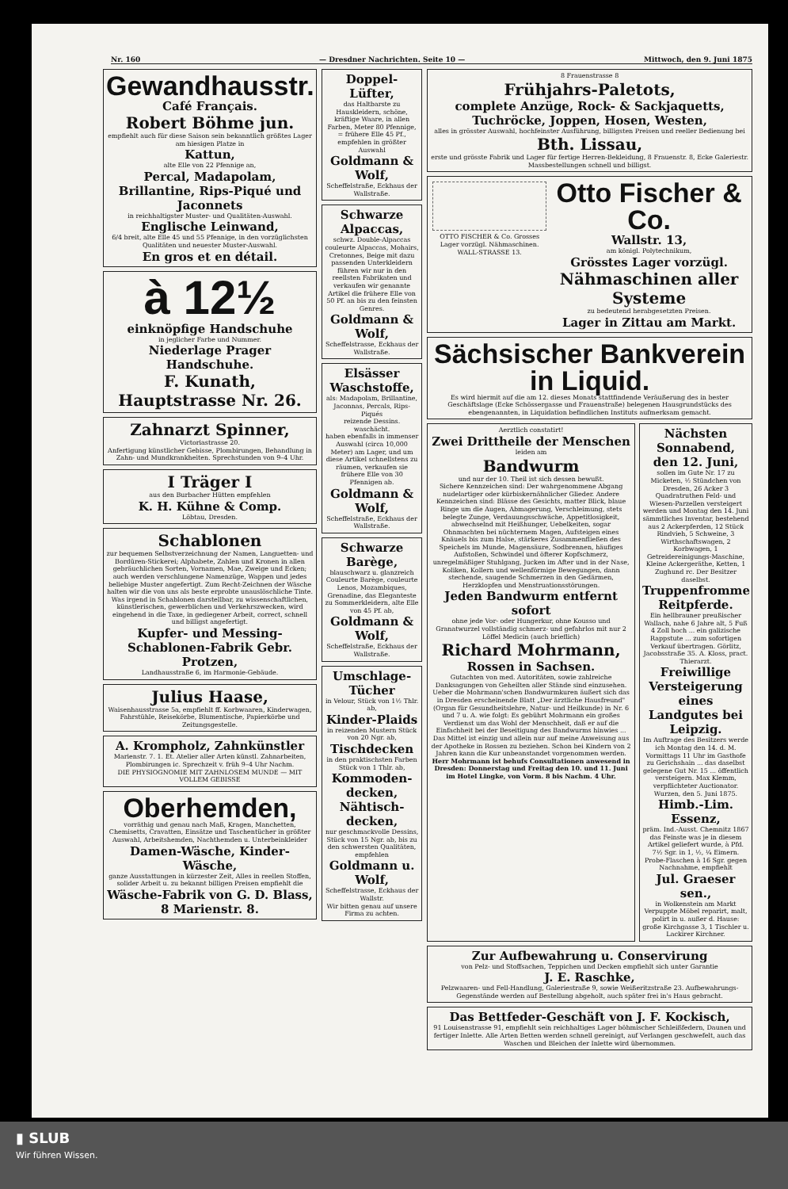Nr. 160 — Dresdner Nachrichten. Seite 10 — Mittwoch, den 9. Juni 1875
Gewandhausstr.
Café Français.
Robert Böhme jun.
empfiehlt auch für diese Saison sein bekanntlich größtes Lager am hiesigen Platze in
Kattun,
alte Elle von 22 Pfennige an,
Percal, Madapolam, Brillantine, Rips-Piqué und Jaconnets
in reichhaltigster Muster- und Qualitäten-Auswahl.
Englische Leinwand,
6/4 breit, alte Elle 45 und 55 Pfennige, in den vorzüglichsten Qualitäten und neuester Muster-Auswahl.
En gros et en détail.
à 12½
einknöpfige Handschuhe
in jeglicher Farbe und Nummer.
Niederlage Prager Handschuhe.
F. Kunath, Hauptstrasse Nr. 26.
Zahnarzt Spinner,
Victoriastrasse 20.
Anfertigung künstlicher Gebisse, Plombirungen, Behandlung in Zahn- und Mundkrankheiten. Sprechstunden von 9–4 Uhr.
I Träger I
aus den Burbacher Hütten empfehlen
K. H. Kühne & Comp.
Löbtau, Dresden.
Schablonen
zur bequemen Selbstverzeichnung der Namen, Languetten- und Bordüren-Stickerei; Alphabete, Zahlen und Kronen in allen gebräuchlichen Sorten, Vornamen, Mae, Zweige und Ecken; auch werden verschlungene Namenzüge, Wappen und jedes beliebige Muster angefertigt. Zum Recht-Zeichnen der Wäsche halten wir die von uns als beste erprobte unauslöschliche Tinte. Was irgend in Schablonen darstellbar, zu wissenschaftlichen, künstlerischen, gewerblichen und Verkehrszwecken, wird eingehend in die Taxe, in gediegener Arbeit, correct, schnell und billigst angefertigt.
Kupfer- und Messing-Schablonen-Fabrik Gebr. Protzen,
Landhausstraße 6, im Harmonie-Gebäude.
Julius Haase,
Waisenhausstrasse 5a, empfiehlt ff. Korbwaaren, Kinderwagen, Fahrstühle, Reisekörbe, Blumentische, Papierkörbe und Zeitungsgestelle.
A. Krompholz, Zahnkünstler
Marienstr. 7. 1. Et. Atelier aller Arten künstl. Zahnarbeiten, Plombirungen ic. Sprechzeit v. früh 9–4 Uhr Nachm.
DIE PHYSIOGNOMIE MIT ZAHNLOSEM MUNDE — MIT VOLLEM GEBISSE
Oberhemden,
vorräthig und genau nach Maß, Kragen, Manchetten, Chemisetts, Cravatten, Einsätze und Taschentücher in größter Auswahl, Arbeitshemden, Nachthemden u. Unterbeinkleider
Damen-Wäsche, Kinder-Wäsche,
ganze Ausstattungen in kürzester Zeit, Alles in reellen Stoffen, solider Arbeit u. zu bekannt billigen Preisen empfiehlt die
Wäsche-Fabrik von G. D. Blass, 8 Marienstr. 8.
Doppel-Lüfter,
das Haltbarste zu Hauskleidern, schöne, kräftige Waare, in allen Farben, Meter 80 Pfennige, = frühere Elle 45 Pf., empfehlen in größter Auswahl
Goldmann & Wolf,
Scheffelstraße, Eckhaus der Wallstraße.
Schwarze Alpaccas,
schwz. Double-Alpaccas couleurte Alpaccas, Mohairs, Cretonnes, Beige mit dazu passenden Unterkleidern führen wir nur in den reellsten Fabrikaten und verkaufen wir genannte Artikel die frühere Elle von 50 Pf. an bis zu den feinsten Genres.
Goldmann & Wolf,
Scheffelstrasse, Eckhaus der Wallstraße.
Elsässer Waschstoffe,
als: Madapolam, Brillantine, Jaconnas, Percals, Rips-Piqués
reizende Dessins. waschächt.
haben ebenfalls in immenser Auswahl (circa 10,000 Meter) am Lager, und um diese Artikel schnellstens zu räumen, verkaufen sie frühere Elle von 30 Pfennigen ab.
Goldmann & Wolf,
Scheffelstraße, Eckhaus der Wallstraße.
Schwarze Barège,
blauschwarz u. glanzreich Couleurte Barège, couleurte Lenos, Mozambiques, Grenadine, das Eleganteste zu Sommerkleidern, alte Elle von 45 Pf. ab,
Goldmann & Wolf,
Scheffelstraße, Eckhaus der Wallstraße.
Umschlage-Tücher
in Velour, Stück von 1½ Thlr. ab,
Kinder-Plaids
in reizenden Mustern Stück von 20 Ngr. ab,
Tischdecken
in den praktischsten Farben Stück von 1 Thlr. ab,
Kommoden-decken, Nähtisch-decken,
nur geschmackvolle Dessins, Stück von 15 Ngr. ab, bis zu den schwersten Qualitäten, empfehlen
Goldmann u. Wolf,
Scheffelstrasse, Eckhaus der Wallstr.
Wir bitten genau auf unsere Firma zu achten.
8 Frauenstrasse 8
Frühjahrs-Paletots,
complete Anzüge, Rock- & Sackjaquetts, Tuchröcke, Joppen, Hosen, Westen,
alles in grösster Auswahl, hochfeinster Ausführung, billigsten Preisen und reeller Bedienung bei
Bth. Lissau,
erste und grösste Fabrik und Lager für fertige Herren-Bekleidung, 8 Frauenstr. 8, Ecke Galeriestr. Massbestellungen schnell und billigst.
OTTO FISCHER & Co. Grosses Lager vorzügl. Nähmaschinen. WALL-STRASSE 13.
Otto Fischer & Co.
Wallstr. 13,
am königl. Polytechnikum,
Grösstes Lager vorzügl.
Nähmaschinen aller Systeme
zu bedeutend herabgesetzten Preisen.
Lager in Zittau am Markt.
Sächsischer Bankverein in Liquid.
Es wird hiermit auf die am 12. dieses Monats stattfindende Veräußerung des in bester Geschäftslage (Ecke Schössergasse und Frauenstraße) belegenen Hausgrundstücks des ebengenannten, in Liquidation befindlichen Instituts aufmerksam gemacht.
Aerztlich constatirt!
Zwei Drittheile der Menschen
leiden am
Bandwurm
und nur der 10. Theil ist sich dessen bewußt.
Sichere Kennzeichen sind: Der wahrgenommene Abgang nudelartiger oder kürbiskernähnlicher Glieder. Andere Kennzeichen sind: Blässe des Gesichts, matter Blick, blaue Ringe um die Augen, Abmagerung, Verschleimung, stets belegte Zunge, Verdauungsschwäche, Appetitlosigkeit, abwechselnd mit Heißhunger, Uebelkeiten, sogar Ohnmachten bei nüchternem Magen, Aufsteigen eines Knäuels bis zum Halse, stärkeres Zusammenfließen des Speichels im Munde, Magensäure, Sodbrennen, häufiges Aufstoßen, Schwindel und öfterer Kopfschmerz, unregelmäßiger Stuhlgang, Jucken im After und in der Nase, Koliken, Kollern und wellenförmige Bewegungen, dann stechende, saugende Schmerzen in den Gedärmen, Herzklopfen und Menstruationsstörungen.
Jeden Bandwurm entfernt sofort
ohne jede Vor- oder Hungerkur, ohne Kousso und Granatwurzel vollständig schmerz- und gefahrlos mit nur 2 Löffel Medicin (auch brieflich)
Richard Mohrmann,
Rossen in Sachsen.
Gutachten von med. Autoritäten, sowie zahlreiche Danksagungen von Geheilten aller Stände sind einzusehen.
Ueber die Mohrmann'schen Bandwurmkuren äußert sich das in Dresden erscheinende Blatt „Der ärztliche Hausfreund" (Organ für Gesundheitslehre, Natur- und Heilkunde) in Nr. 6 und 7 u. A. wie folgt: Es gebührt Mohrmann ein großes Verdienst um das Wohl der Menschheit, daß er auf die Einfachheit bei der Beseitigung des Bandwurms hinwies ... Das Mittel ist einzig und allein nur auf meine Anweisung aus der Apotheke in Rossen zu beziehen. Schon bei Kindern von 2 Jahren kann die Kur unbeanstandet vorgenommen werden.
Herr Mohrmann ist behufs Consultationen anwesend in Dresden: Donnerstag und Freitag den 10. und 11. Juni im Hotel Lingke, von Vorm. 8 bis Nachm. 4 Uhr.
Nächsten Sonnabend, den 12. Juni,
sollen im Gute Nr. 17 zu Micketen, ½ Stündchen von Dresden, 26 Acker 3 Quadratruthen Feld- und Wiesen-Parzellen versteigert werden und Montag den 14. Juni sämmtliches Inventar, bestehend aus 2 Ackerpferden, 12 Stück Rindvieh, 5 Schweine, 3 Wirthschaftswagen, 2 Korbwagen, 1 Getreidereinigungs-Maschine, Kleine Ackergeräthe, Ketten, 1 Zughund rc. Der Besitzer daselbst.
Truppenfromme Reitpferde.
Ein hellbrauner preußischer Wallach, nahe 6 Jahre alt, 5 Fuß 4 Zoll hoch ... ein galizische Rappstute ... zum sofortigen Verkauf übertragen. Görlitz, Jacobsstraße 35. A. Kloss, pract. Thierarzt.
Freiwillige Versteigerung eines Landgutes bei Leipzig.
Im Auftrage des Besitzers werde ich Montag den 14. d. M. Vormittags 11 Uhr im Gasthofe zu Gerichshain ... das daselbst gelegene Gut Nr. 15 ... öffentlich versteigern. Max Klemm, verpflichteter Auctionator. Wurzen, den 5. Juni 1875.
Himb.-Lim. Essenz,
präm. Ind.-Ausst. Chemnitz 1867 das Feinste was je in diesem Artikel geliefert wurde, à Pfd. 7½ Sgr. in 1, ½, ¼ Eimern. Probe-Flaschen à 16 Sgr. gegen Nachnahme, empfiehlt
Jul. Graeser sen.,
in Wolkenstein am Markt
Verpuppte Möbel reparirt, malt, polirt in u. außer d. Hause: große Kirchgasse 3, 1 Tischler u. Lackirer Kirchner.
Zur Aufbewahrung u. Conservirung
von Pelz- und Stoffsachen, Teppichen und Decken empfiehlt sich unter Garantie
J. E. Raschke,
Pelzwaaren- und Fell-Handlung, Galeriestraße 9, sowie Weißeritzstraße 23. Aufbewahrungs-Gegenstände werden auf Bestellung abgeholt, auch später frei in's Haus gebracht.
Das Bettfeder-Geschäft von J. F. Kockisch,
91 Louisenstrasse 91, empfiehlt sein reichhaltiges Lager böhmischer Schleißfedern, Daunen und fertiger Inlette. Alle Arten Betten werden schnell gereinigt, auf Verlangen geschwefelt, auch das Waschen und Bleichen der Inlette wird übernommen.
▮ SLUB
Wir führen Wissen.